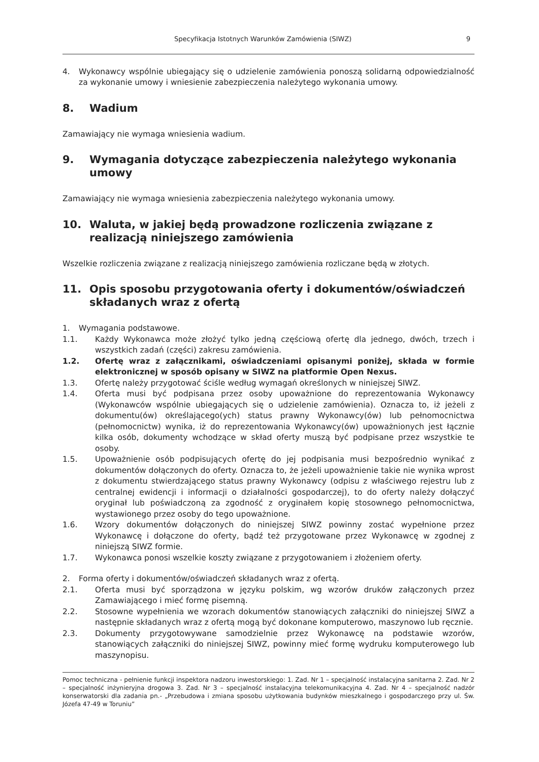Specyfikacja Istotnych Warunków Zamówienia (SIWZ) 9
4. Wykonawcy wspólnie ubiegający się o udzielenie zamówienia ponoszą solidarną odpowiedzialność za wykonanie umowy i wniesienie zabezpieczenia należytego wykonania umowy.
8. Wadium
Zamawiający nie wymaga wniesienia wadium.
9. Wymagania dotyczące zabezpieczenia należytego wykonania umowy
Zamawiający nie wymaga wniesienia zabezpieczenia należytego wykonania umowy.
10. Waluta, w jakiej będą prowadzone rozliczenia związane z realizacją niniejszego zamówienia
Wszelkie rozliczenia związane z realizacją niniejszego zamówienia rozliczane będą w złotych.
11. Opis sposobu przygotowania oferty i dokumentów/oświadczeń składanych wraz z ofertą
1. Wymagania podstawowe.
1.1. Każdy Wykonawca może złożyć tylko jedną częściową ofertę dla jednego, dwóch, trzech i wszystkich zadań (części) zakresu zamówienia.
1.2. Ofertę wraz z załącznikami, oświadczeniami opisanymi poniżej, składa w formie elektronicznej w sposób opisany w SIWZ na platformie Open Nexus.
1.3. Ofertę należy przygotować ściśle według wymagań określonych w niniejszej SIWZ.
1.4. Oferta musi być podpisana przez osoby upoważnione do reprezentowania Wykonawcy (Wykonawców wspólnie ubiegających się o udzielenie zamówienia). Oznacza to, iż jeżeli z dokumentu(ów) określającego(ych) status prawny Wykonawcy(ów) lub pełnomocnictwa (pełnomocnictw) wynika, iż do reprezentowania Wykonawcy(ów) upoważnionych jest łącznie kilka osób, dokumenty wchodzące w skład oferty muszą być podpisane przez wszystkie te osoby.
1.5. Upoważnienie osób podpisujących ofertę do jej podpisania musi bezpośrednio wynikać z dokumentów dołączonych do oferty. Oznacza to, że jeżeli upoważnienie takie nie wynika wprost z dokumentu stwierdzającego status prawny Wykonawcy (odpisu z właściwego rejestru lub z centralnej ewidencji i informacji o działalności gospodarczej), to do oferty należy dołączyć oryginał lub poświadczoną za zgodność z oryginałem kopię stosownego pełnomocnictwa, wystawionego przez osoby do tego upoważnione.
1.6. Wzory dokumentów dołączonych do niniejszej SIWZ powinny zostać wypełnione przez Wykonawcę i dołączone do oferty, bądź też przygotowane przez Wykonawcę w zgodnej z niniejszą SIWZ formie.
1.7. Wykonawca ponosi wszelkie koszty związane z przygotowaniem i złożeniem oferty.
2. Forma oferty i dokumentów/oświadczeń składanych wraz z ofertą.
2.1. Oferta musi być sporządzona w języku polskim, wg wzorów druków załączonych przez Zamawiającego i mieć formę pisemną.
2.2. Stosowne wypełnienia we wzorach dokumentów stanowiących załączniki do niniejszej SIWZ a następnie składanych wraz z ofertą mogą być dokonane komputerowo, maszynowo lub ręcznie.
2.3. Dokumenty przygotowywane samodzielnie przez Wykonawcę na podstawie wzorów, stanowiących załączniki do niniejszej SIWZ, powinny mieć formę wydruku komputerowego lub maszynopisu.
Pomoc techniczna - pełnienie funkcji inspektora nadzoru inwestorskiego: 1. Zad. Nr 1 – specjalność instalacyjna sanitarna 2. Zad. Nr 2 – specjalność inżynieryjna drogowa 3. Zad. Nr 3 – specjalność instalacyjna telekomunikacyjna 4. Zad. Nr 4 – specjalność nadzór konserwatorski dla zadania pn.- „Przebudowa i zmiana sposobu użytkowania budynków mieszkalnego i gospodarczego przy ul. Św. Józefa 47-49 w Toruniu”